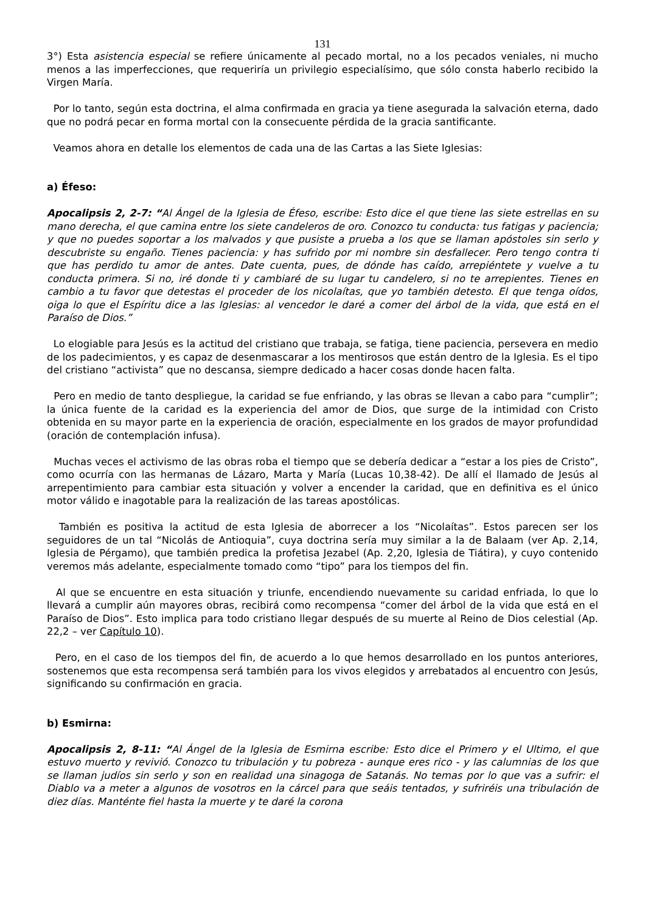131
3°) Esta asistencia especial se refiere únicamente al pecado mortal, no a los pecados veniales, ni mucho menos a las imperfecciones, que requeriría un privilegio especialísimo, que sólo consta haberlo recibido la Virgen María.
Por lo tanto, según esta doctrina, el alma confirmada en gracia ya tiene asegurada la salvación eterna, dado que no podrá pecar en forma mortal con la consecuente pérdida de la gracia santificante.
Veamos ahora en detalle los elementos de cada una de las Cartas a las Siete Iglesias:
a) Éfeso:
Apocalipsis 2, 2-7: “Al Ángel de la Iglesia de Éfeso, escribe: Esto dice el que tiene las siete estrellas en su mano derecha, el que camina entre los siete candeleros de oro. Conozco tu conducta: tus fatigas y paciencia; y que no puedes soportar a los malvados y que pusiste a prueba a los que se llaman apóstoles sin serlo y descubriste su engaño. Tienes paciencia: y has sufrido por mi nombre sin desfallecer. Pero tengo contra ti que has perdido tu amor de antes. Date cuenta, pues, de dónde has caído, arrepiéntete y vuelve a tu conducta primera. Si no, iré donde ti y cambiaré de su lugar tu candelero, si no te arrepientes. Tienes en cambio a tu favor que detestas el proceder de los nicolaítas, que yo también detesto. El que tenga oídos, oiga lo que el Espíritu dice a las Iglesias: al vencedor le daré a comer del árbol de la vida, que está en el Paraíso de Dios.”
Lo elogiable para Jesús es la actitud del cristiano que trabaja, se fatiga, tiene paciencia, persevera en medio de los padecimientos, y es capaz de desenmascarar a los mentirosos que están dentro de la Iglesia. Es el tipo del cristiano “activista” que no descansa, siempre dedicado a hacer cosas donde hacen falta.
Pero en medio de tanto despliegue, la caridad se fue enfriando, y las obras se llevan a cabo para “cumplir”; la única fuente de la caridad es la experiencia del amor de Dios, que surge de la intimidad con Cristo obtenida en su mayor parte en la experiencia de oración, especialmente en los grados de mayor profundidad (oración de contemplación infusa).
Muchas veces el activismo de las obras roba el tiempo que se debería dedicar a “estar a los pies de Cristo”, como ocurría con las hermanas de Lázaro, Marta y María (Lucas 10,38-42). De allí el llamado de Jesús al arrepentimiento para cambiar esta situación y volver a encender la caridad, que en definitiva es el único motor válido e inagotable para la realización de las tareas apostólicas.
También es positiva la actitud de esta Iglesia de aborrecer a los “Nicolaítas”. Estos parecen ser los seguidores de un tal “Nicolás de Antioquia”, cuya doctrina sería muy similar a la de Balaam (ver Ap. 2,14, Iglesia de Pérgamo), que también predica la profetisa Jezabel (Ap. 2,20, Iglesia de Tiátira), y cuyo contenido veremos más adelante, especialmente tomado como “tipo” para los tiempos del fin.
Al que se encuentre en esta situación y triunfe, encendiendo nuevamente su caridad enfriada, lo que lo llevará a cumplir aún mayores obras, recibirá como recompensa “comer del árbol de la vida que está en el Paraíso de Dios”. Esto implica para todo cristiano llegar después de su muerte al Reino de Dios celestial (Ap. 22,2 – ver Capítulo 10).
Pero, en el caso de los tiempos del fin, de acuerdo a lo que hemos desarrollado en los puntos anteriores, sostenemos que esta recompensa será también para los vivos elegidos y arrebatados al encuentro con Jesús, significando su confirmación en gracia.
b) Esmirna:
Apocalipsis 2, 8-11: “Al Ángel de la Iglesia de Esmirna escribe: Esto dice el Primero y el Ultimo, el que estuvo muerto y revivió. Conozco tu tribulación y tu pobreza - aunque eres rico - y las calumnias de los que se llaman judíos sin serlo y son en realidad una sinagoga de Satanás. No temas por lo que vas a sufrir: el Diablo va a meter a algunos de vosotros en la cárcel para que seáis tentados, y sufriréis una tribulación de diez días. Manténte fiel hasta la muerte y te daré la corona